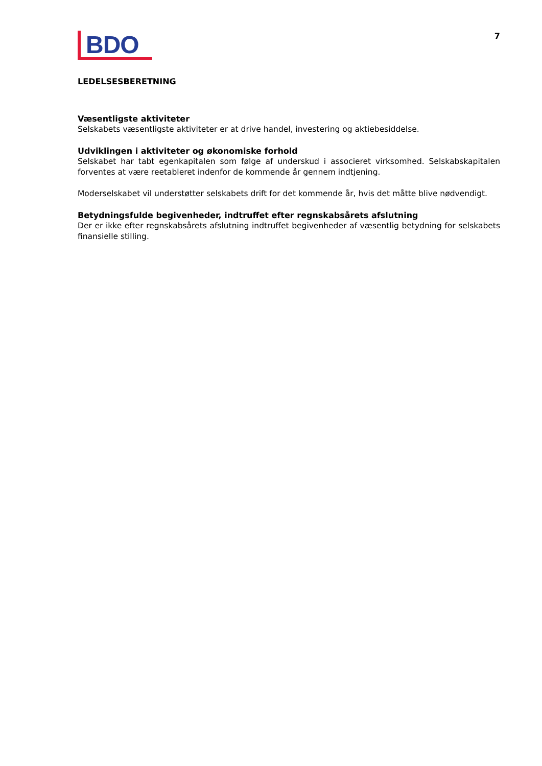BDO
7
LEDELSESBERETNING
Væsentligste aktiviteter
Selskabets væsentligste aktiviteter er at drive handel, investering og aktiebesiddelse.
Udviklingen i aktiviteter og økonomiske forhold
Selskabet har tabt egenkapitalen som følge af underskud i associeret virksomhed. Selskabskapitalen forventes at være reetableret indenfor de kommende år gennem indtjening.
Moderselskabet vil understøtter selskabets drift for det kommende år, hvis det måtte blive nødvendigt.
Betydningsfulde begivenheder, indtruffet efter regnskabsårets afslutning
Der er ikke efter regnskabsårets afslutning indtruffet begivenheder af væsentlig betydning for selskabets finansielle stilling.